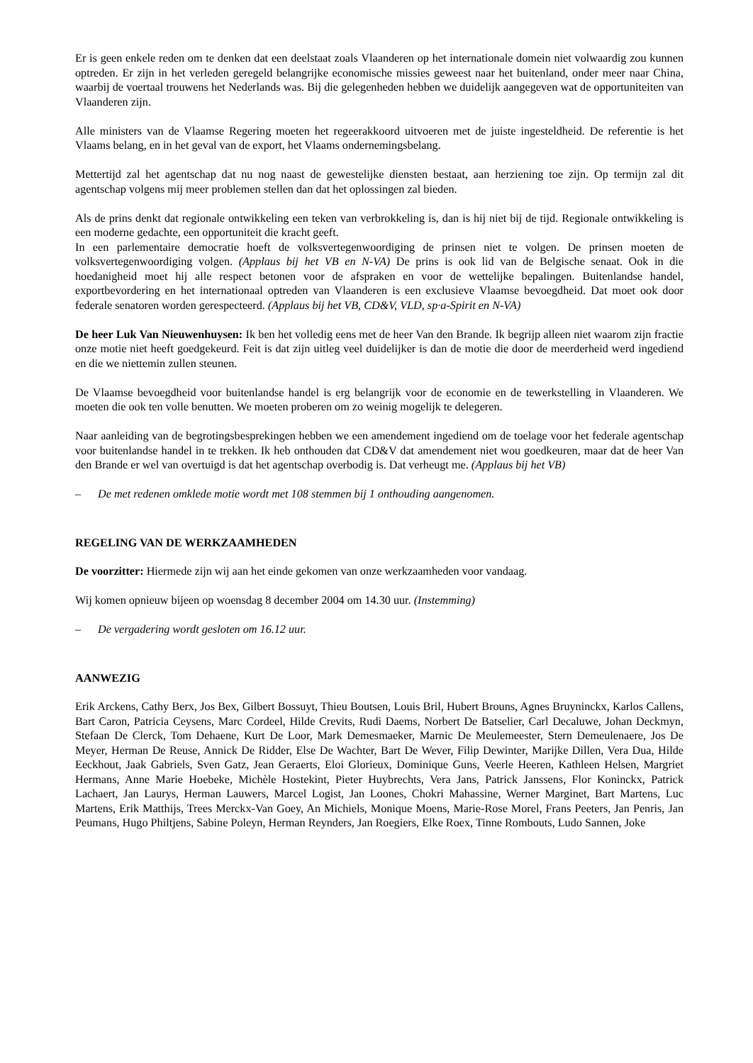Er is geen enkele reden om te denken dat een deelstaat zoals Vlaanderen op het internationale domein niet volwaardig zou kunnen optreden. Er zijn in het verleden geregeld belangrijke economische missies geweest naar het buitenland, onder meer naar China, waarbij de voertaal trouwens het Nederlands was. Bij die gelegenheden hebben we duidelijk aangegeven wat de opportuniteiten van Vlaanderen zijn.
Alle ministers van de Vlaamse Regering moeten het regeerakkoord uitvoeren met de juiste ingesteldheid. De referentie is het Vlaams belang, en in het geval van de export, het Vlaams ondernemingsbelang.
Mettertijd zal het agentschap dat nu nog naast de gewestelijke diensten bestaat, aan herziening toe zijn. Op termijn zal dit agentschap volgens mij meer problemen stellen dan dat het oplossingen zal bieden.
Als de prins denkt dat regionale ontwikkeling een teken van verbrokkeling is, dan is hij niet bij de tijd. Regionale ontwikkeling is een moderne gedachte, een opportuniteit die kracht geeft.
In een parlementaire democratie hoeft de volksvertegenwoordiging de prinsen niet te volgen. De prinsen moeten de volksvertegenwoordiging volgen. (Applaus bij het VB en N-VA) De prins is ook lid van de Belgische senaat. Ook in die hoedanigheid moet hij alle respect betonen voor de afspraken en voor de wettelijke bepalingen. Buitenlandse handel, exportbevordering en het internationaal optreden van Vlaanderen is een exclusieve Vlaamse bevoegdheid. Dat moet ook door federale senatoren worden gerespecteerd. (Applaus bij het VB, CD&V, VLD, sp·a-Spirit en N-VA)
De heer Luk Van Nieuwenhuysen: Ik ben het volledig eens met de heer Van den Brande. Ik begrijp alleen niet waarom zijn fractie onze motie niet heeft goedgekeurd. Feit is dat zijn uitleg veel duidelijker is dan de motie die door de meerderheid werd ingediend en die we niettemin zullen steunen.
De Vlaamse bevoegdheid voor buitenlandse handel is erg belangrijk voor de economie en de tewerkstelling in Vlaanderen. We moeten die ook ten volle benutten. We moeten proberen om zo weinig mogelijk te delegeren.
Naar aanleiding van de begrotingsbesprekingen hebben we een amendement ingediend om de toelage voor het federale agentschap voor buitenlandse handel in te trekken. Ik heb onthouden dat CD&V dat amendement niet wou goedkeuren, maar dat de heer Van den Brande er wel van overtuigd is dat het agentschap overbodig is. Dat verheugt me. (Applaus bij het VB)
– De met redenen omklede motie wordt met 108 stemmen bij 1 onthouding aangenomen.
REGELING VAN DE WERKZAAMHEDEN
De voorzitter: Hiermede zijn wij aan het einde gekomen van onze werkzaamheden voor vandaag.
Wij komen opnieuw bijeen op woensdag 8 december 2004 om 14.30 uur. (Instemming)
– De vergadering wordt gesloten om 16.12 uur.
AANWEZIG
Erik Arckens, Cathy Berx, Jos Bex, Gilbert Bossuyt, Thieu Boutsen, Louis Bril, Hubert Brouns, Agnes Bruyninckx, Karlos Callens, Bart Caron, Patricia Ceysens, Marc Cordeel, Hilde Crevits, Rudi Daems, Norbert De Batselier, Carl Decaluwe, Johan Deckmyn, Stefaan De Clerck, Tom Dehaene, Kurt De Loor, Mark Demesmaeker, Marnic De Meulemeester, Stern Demeulenaere, Jos De Meyer, Herman De Reuse, Annick De Ridder, Else De Wachter, Bart De Wever, Filip Dewinter, Marijke Dillen, Vera Dua, Hilde Eeckhout, Jaak Gabriels, Sven Gatz, Jean Geraerts, Eloi Glorieux, Dominique Guns, Veerle Heeren, Kathleen Helsen, Margriet Hermans, Anne Marie Hoebeke, Michèle Hostekint, Pieter Huybrechts, Vera Jans, Patrick Janssens, Flor Koninckx, Patrick Lachaert, Jan Laurys, Herman Lauwers, Marcel Logist, Jan Loones, Chokri Mahassine, Werner Marginet, Bart Martens, Luc Martens, Erik Matthijs, Trees Merckx-Van Goey, An Michiels, Monique Moens, Marie-Rose Morel, Frans Peeters, Jan Penris, Jan Peumans, Hugo Philtjens, Sabine Poleyn, Herman Reynders, Jan Roegiers, Elke Roex, Tinne Rombouts, Ludo Sannen, Joke